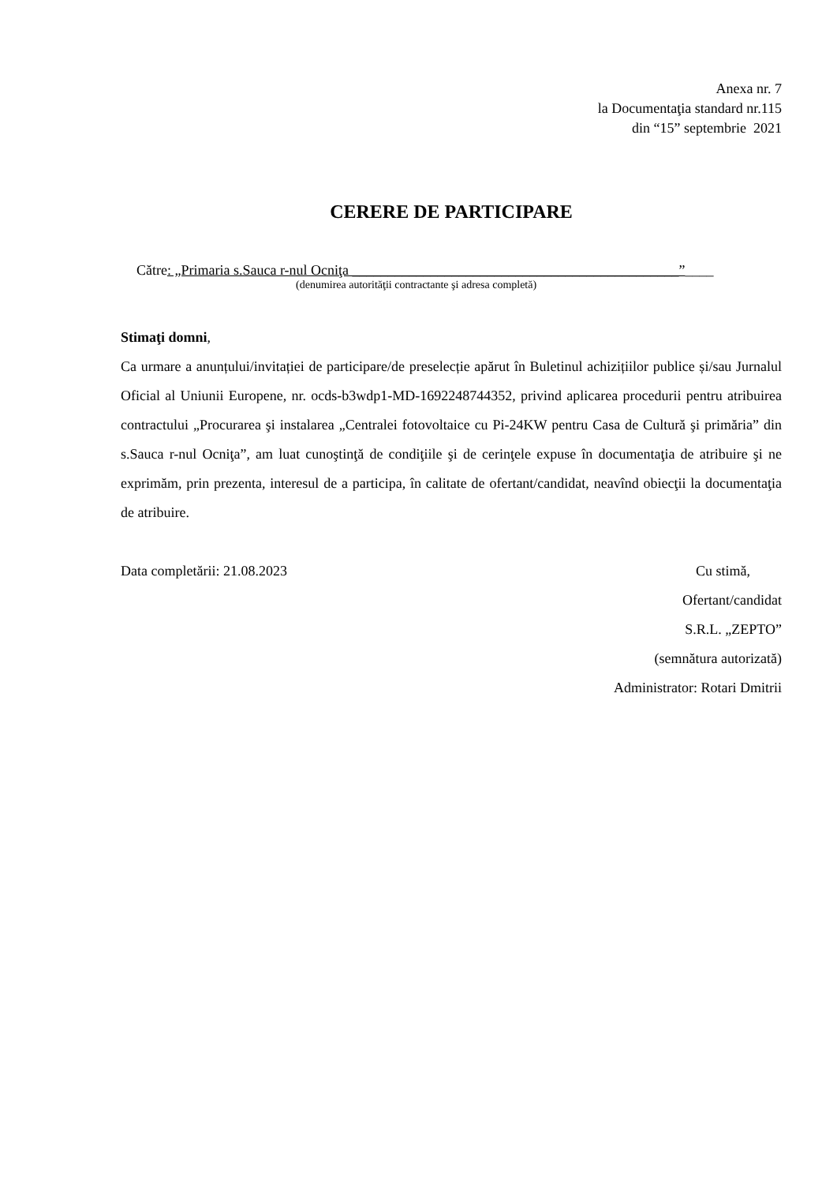Anexa nr. 7
la Documentaţia standard nr.115
din “15” septembrie 2021
CERERE DE PARTICIPARE
Către: „Primaria s.Sauca r-nul Ocniţa ______________________________________________”____
(denumirea autorităţii contractante şi adresa completă)
Stimaţi domni,
Ca urmare a anunțului/invitației de participare/de preselecție apărut în Buletinul achizițiilor publice și/sau Jurnalul Oficial al Uniunii Europene, nr. ocds-b3wdp1-MD-1692248744352, privind aplicarea procedurii pentru atribuirea contractului „Procurarea şi instalarea „Centralei fotovoltaice cu Pi-24KW pentru Casa de Cultură şi primăria” din s.Sauca r-nul Ocniţa”, am luat cunoştinţă de condiţiile şi de cerinţele expuse în documentaţia de atribuire şi ne exprimăm, prin prezenta, interesul de a participa, în calitate de ofertant/candidat, neavînd obiecţii la documentaţia de atribuire.
Data completării: 21.08.2023 Cu stimă,
Ofertant/candidat
S.R.L. „ZEPTO”
(semnătura autorizată)
Administrator: Rotari Dmitrii